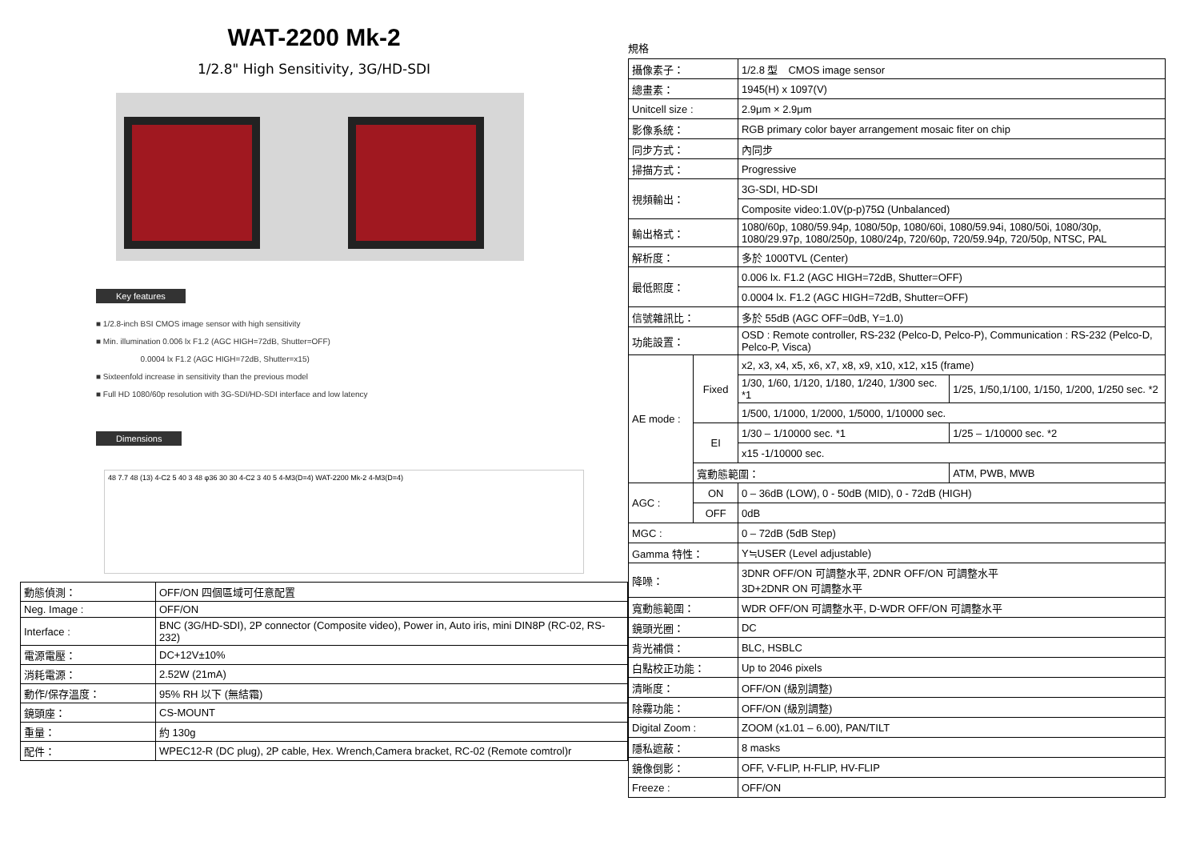WAT-2200 Mk-2
1/2.8" High Sensitivity, 3G/HD-SDI
Key features
■ 1/2.8-inch BSI CMOS image sensor with high sensitivity
■ Min. illumination 0.006 lx F1.2 (AGC HIGH=72dB, Shutter=OFF)
0.0004 lx F1.2 (AGC HIGH=72dB, Shutter=x15)
■ Sixteenfold increase in sensitivity than the previous model
■ Full HD 1080/60p resolution with 3G-SDI/HD-SDI interface and low latency
Dimensions
48 7.7 48 (13) 4-C2 5 40 3 48 φ36 30 30 4-C2 3 40 5 4-M3(D=4) WAT-2200 Mk-2 4-M3(D=4)
| 動態偵測： | OFF/ON 四個區域可任意配置 |
| Neg. Image : | OFF/ON |
| Interface : | BNC (3G/HD-SDI), 2P connector (Composite video), Power in, Auto iris, mini DIN8P (RC-02, RS-232) |
| 電源電壓： | DC+12V±10% |
| 消耗電源： | 2.52W (21mA) |
| 動作/保存溫度： | 95% RH 以下 (無結霜) |
| 鏡頭座： | CS-MOUNT |
| 重量： | 約 130g |
| 配件： | WPEC12-R (DC plug), 2P cable, Hex. Wrench,Camera bracket, RC-02 (Remote comtrol)r |
規格
| 攝像素子： | | 1/2.8 型 CMOS image sensor | |
| 總畫素： | | 1945(H) x 1097(V) | |
| Unitcell size : | | 2.9μm × 2.9μm | |
| 影像系統： | | RGB primary color bayer arrangement mosaic fiter on chip | |
| 同步方式： | | 內同步 | |
| 掃描方式： | | Progressive | |
| 視頻輸出： | | 3G-SDI, HD-SDI | |
| | | Composite video:1.0V(p-p)75Ω (Unbalanced) | |
| 輸出格式： | | 1080/60p, 1080/59.94p, 1080/50p, 1080/60i, 1080/59.94i, 1080/50i, 1080/30p, 1080/29.97p, 1080/250p, 1080/24p, 720/60p, 720/59.94p, 720/50p, NTSC, PAL | |
| 解析度： | | 多於 1000TVL (Center) | |
| 最低照度： | | 0.006 lx. F1.2 (AGC HIGH=72dB, Shutter=OFF) | |
| | | 0.0004 lx. F1.2 (AGC HIGH=72dB, Shutter=OFF) | |
| 信號雜訊比： | | 多於 55dB (AGC OFF=0dB, Y=1.0) | |
| 功能設置： | | OSD : Remote controller, RS-232 (Pelco-D, Pelco-P), Communication : RS-232 (Pelco-D, Pelco-P, Visca) | |
| AE mode : | Fixed | x2, x3, x4, x5, x6, x7, x8, x9, x10, x12, x15 (frame) | |
| | | 1/30, 1/60, 1/120, 1/180, 1/240, 1/300 sec. *1 | 1/25, 1/50,1/100, 1/150, 1/200, 1/250 sec. *2 |
| | | 1/500, 1/1000, 1/2000, 1/5000, 1/10000 sec. | |
| | EI | 1/30 – 1/10000 sec. *1 | 1/25 – 1/10000 sec. *2 |
| | | x15 -1/10000 sec. | |
| | 寬動態範圍： | | ATM, PWB, MWB |
| AGC : | ON | 0 – 36dB (LOW), 0 - 50dB (MID), 0 - 72dB (HIGH) | |
| | OFF | 0dB | |
| MGC : | | 0 – 72dB (5dB Step) | |
| Gamma 特性： | | Y≒USER (Level adjustable) | |
| 降噪： | | 3DNR OFF/ON 可調整水平, 2DNR OFF/ON 可調整水平 3D+2DNR ON 可調整水平 | |
| 寬動態範圍： | | WDR OFF/ON 可調整水平, D-WDR OFF/ON 可調整水平 | |
| 鏡頭光圈： | | DC | |
| 背光補償： | | BLC, HSBLC | |
| 白點校正功能： | | Up to 2046 pixels | |
| 清晰度： | | OFF/ON (級別調整) | |
| 除霧功能： | | OFF/ON (級別調整) | |
| Digital Zoom : | | ZOOM (x1.01 – 6.00), PAN/TILT | |
| 隱私遮蔽： | | 8 masks | |
| 鏡像倒影： | | OFF, V-FLIP, H-FLIP, HV-FLIP | |
| Freeze : | | OFF/ON | |